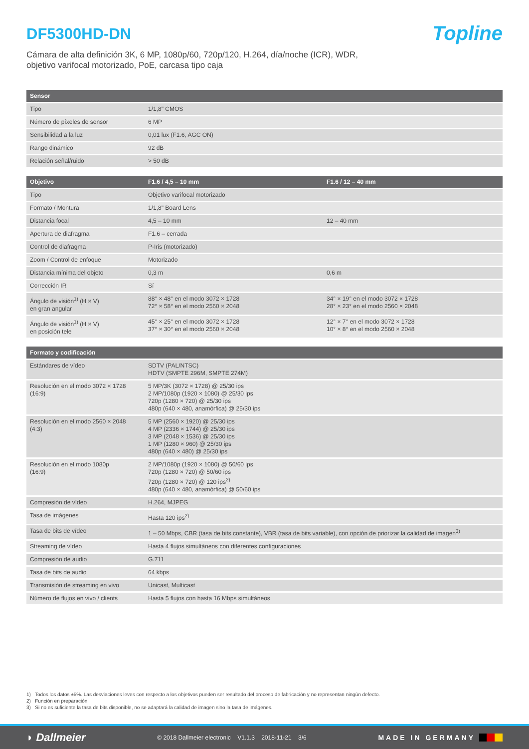DF5300HD-DN
Topline
Cámara de alta definición 3K, 6 MP, 1080p/60, 720p/120, H.264, día/noche (ICR), WDR,
objetivo varifocal motorizado, PoE, carcasa tipo caja
| Sensor | |
| --- | --- |
| Tipo | 1/1,8" CMOS |
| Número de píxeles de sensor | 6 MP |
| Sensibilidad a la luz | 0,01 lux (F1.6, AGC ON) |
| Rango dinámico | 92 dB |
| Relación señal/ruido | > 50 dB |
| Objetivo | F1.6 / 4,5 – 10 mm | F1.6 / 12 – 40 mm |
| --- | --- | --- |
| Tipo | Objetivo varifocal motorizado | |
| Formato / Montura | 1/1,8" Board Lens | |
| Distancia focal | 4,5 – 10 mm | 12 – 40 mm |
| Apertura de diafragma | F1.6 – cerrada | |
| Control de diafragma | P-Iris (motorizado) | |
| Zoom / Control de enfoque | Motorizado | |
| Distancia mínima del objeto | 0,3 m | 0,6 m |
| Corrección IR | Sí | |
| Ángulo de visión<sup>1)</sup> (H × V) en gran angular | 88° × 48° en el modo 3072 × 1728 72° × 58° en el modo 2560 × 2048 | 34° × 19° en el modo 3072 × 1728 28° × 23° en el modo 2560 × 2048 |
| Ángulo de visión<sup>1)</sup> (H × V) en posición tele | 45° × 25° en el modo 3072 × 1728 37° × 30° en el modo 2560 × 2048 | 12° × 7° en el modo 3072 × 1728 10° × 8° en el modo 2560 × 2048 |
| Formato y codificación | |
| --- | --- |
| Estándares de vídeo | SDTV (PAL/NTSC) HDTV (SMPTE 296M, SMPTE 274M) |
| Resolución en el modo 3072 × 1728 (16:9) | 5 MP/3K (3072 × 1728) @ 25/30 ips 2 MP/1080p (1920 × 1080) @ 25/30 ips 720p (1280 × 720) @ 25/30 ips 480p (640 × 480, anamórfica) @ 25/30 ips |
| Resolución en el modo 2560 × 2048 (4:3) | 5 MP (2560 × 1920) @ 25/30 ips 4 MP (2336 × 1744) @ 25/30 ips 3 MP (2048 × 1536) @ 25/30 ips 1 MP (1280 × 960) @ 25/30 ips 480p (640 × 480) @ 25/30 ips |
| Resolución en el modo 1080p (16:9) | 2 MP/1080p (1920 × 1080) @ 50/60 ips 720p (1280 × 720) @ 50/60 ips 720p (1280 × 720) @ 120 ips<sup>2)</sup> 480p (640 × 480, anamórfica) @ 50/60 ips |
| Compresión de vídeo | H.264, MJPEG |
| Tasa de imágenes | Hasta 120 ips<sup>2)</sup> |
| Tasa de bits de vídeo | 1 – 50 Mbps, CBR (tasa de bits constante), VBR (tasa de bits variable), con opción de priorizar la calidad de imagen<sup>3)</sup> |
| Streaming de vídeo | Hasta 4 flujos simultáneos con diferentes configuraciones |
| Compresión de audio | G.711 |
| Tasa de bits de audio | 64 kbps |
| Transmisión de streaming en vivo | Unicast, Multicast |
| Número de flujos en vivo / clients | Hasta 5 flujos con hasta 16 Mbps simultáneos |
1) Todos los datos ±5%. Las desviaciones leves con respecto a los objetivos pueden ser resultado del proceso de fabricación y no representan ningún defecto.
2) Función en preparación
3) Si no es suficiente la tasa de bits disponible, no se adaptará la calidad de imagen sino la tasa de imágenes.
◗ Dallmeier © 2018 Dallmeier electronic V1.1.3 2018-11-21 3/6 MADE IN GERMANY